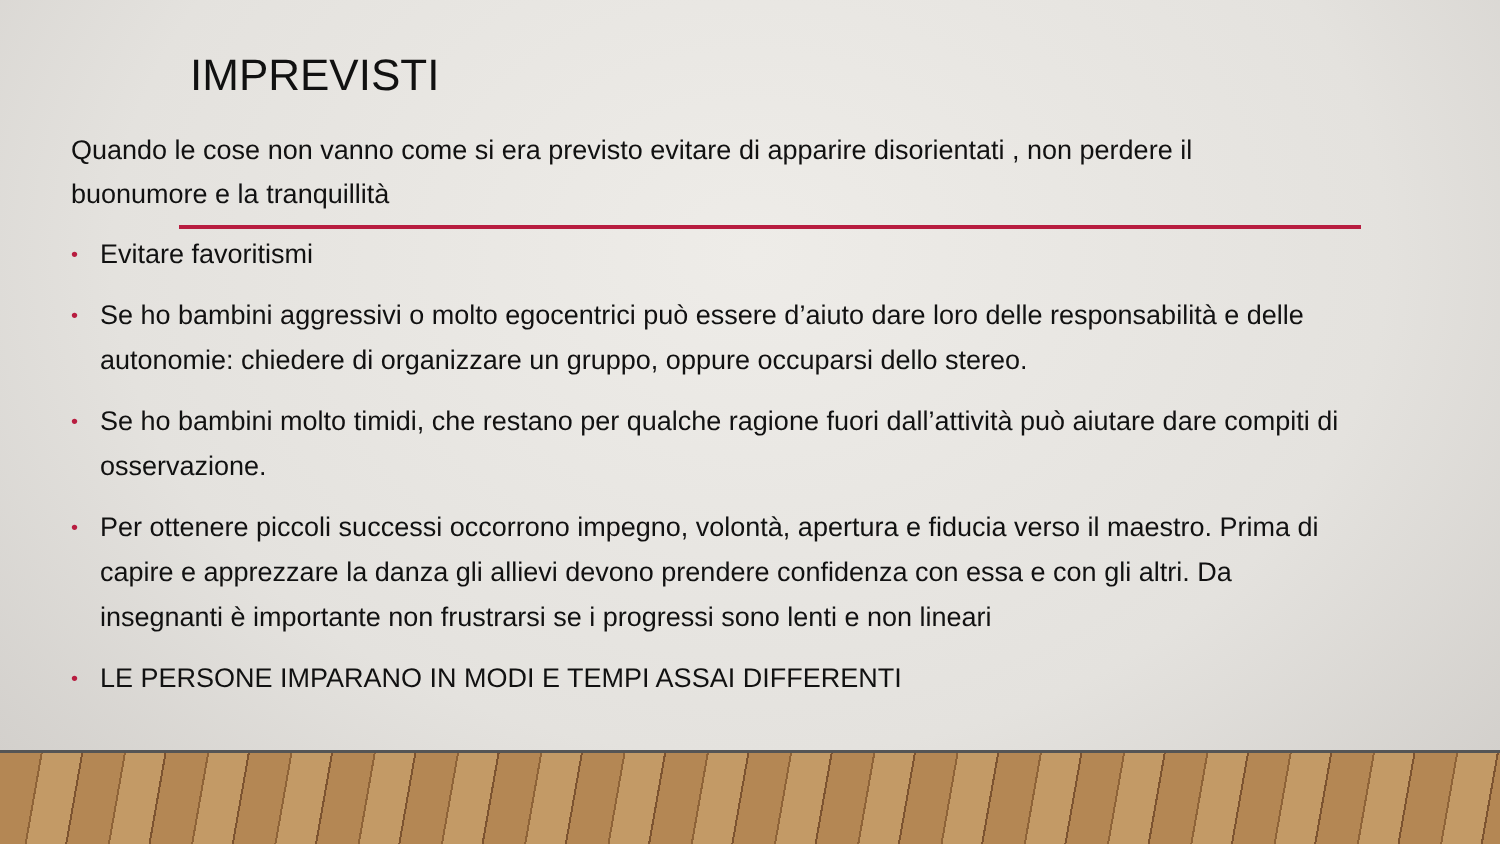IMPREVISTI
Quando le cose non vanno come si era previsto evitare di apparire disorientati , non perdere il buonumore e la tranquillità
• Evitare favoritismi
• Se ho bambini aggressivi o molto egocentrici può essere d’aiuto dare loro delle responsabilità e delle autonomie: chiedere di organizzare un gruppo, oppure occuparsi dello stereo.
• Se ho bambini molto timidi, che restano per qualche ragione fuori dall’attività può aiutare dare compiti di osservazione.
• Per ottenere piccoli successi occorrono impegno, volontà, apertura e fiducia verso il maestro. Prima di capire e apprezzare la danza gli allievi devono prendere confidenza con essa e con gli altri. Da insegnanti è importante non frustrarsi se i progressi sono lenti e non lineari
• LE PERSONE IMPARANO IN MODI E TEMPI ASSAI DIFFERENTI